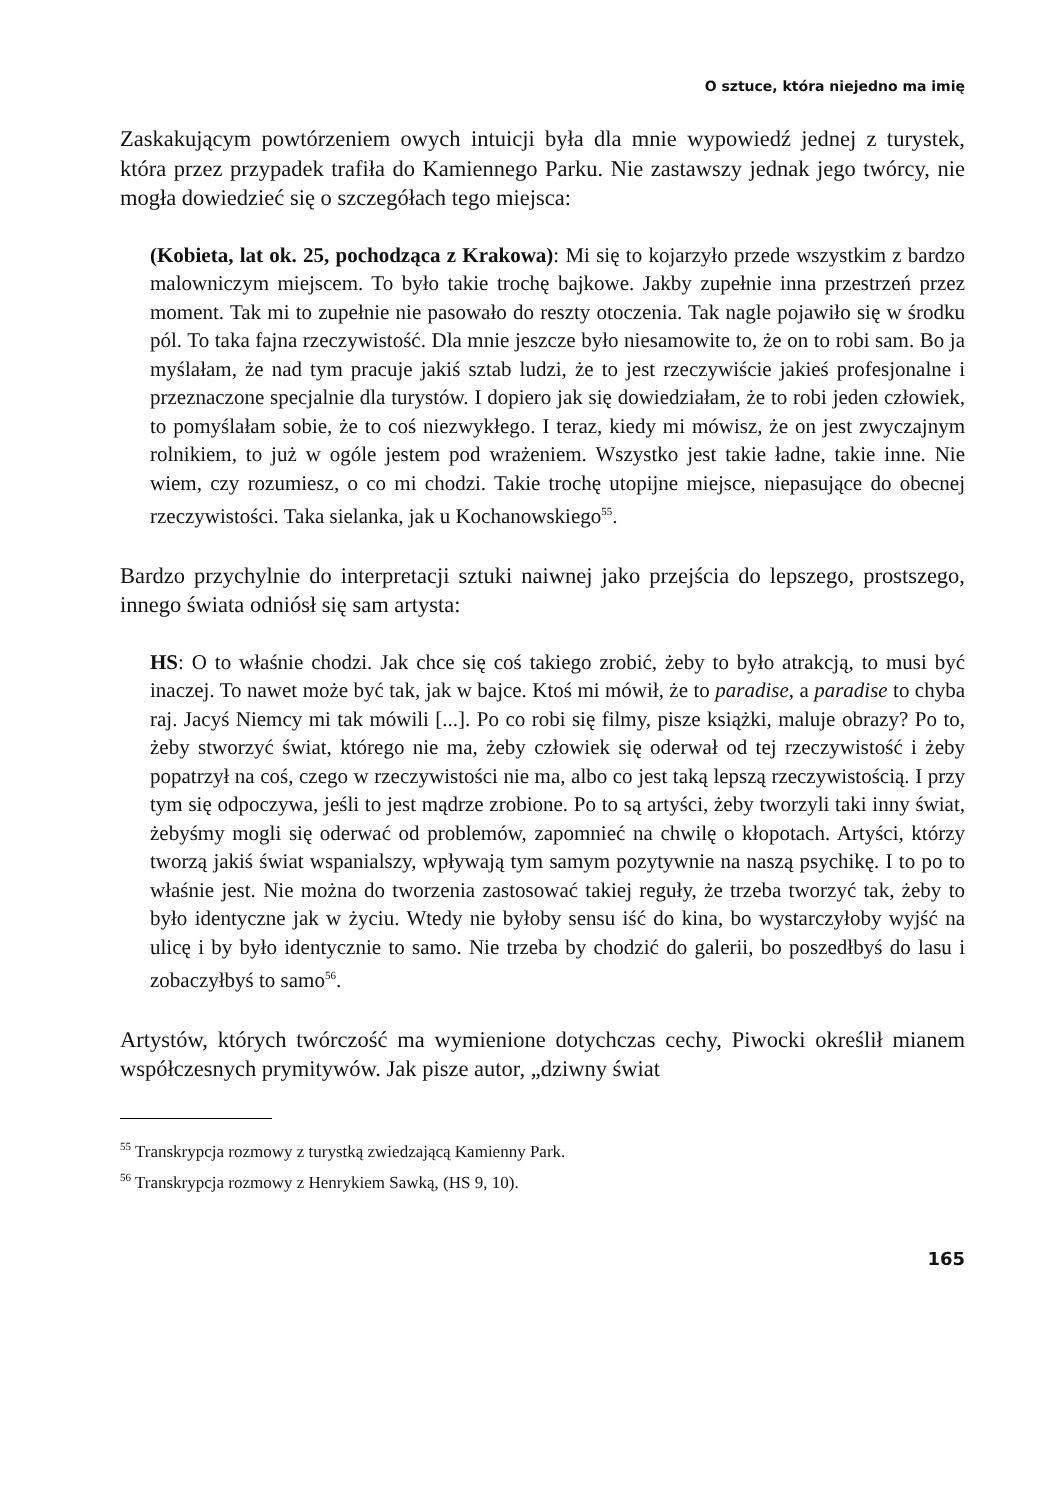O sztuce, która niejedno ma imię
Zaskakującym powtórzeniem owych intuicji była dla mnie wypowiedź jednej z turystek, która przez przypadek trafiła do Kamiennego Parku. Nie zastawszy jednak jego twórcy, nie mogła dowiedzieć się o szczegółach tego miejsca:
(Kobieta, lat ok. 25, pochodząca z Krakowa): Mi się to kojarzyło przede wszystkim z bardzo malowniczym miejscem. To było takie trochę bajkowe. Jakby zupełnie inna przestrzeń przez moment. Tak mi to zupełnie nie pasowało do reszty otoczenia. Tak nagle pojawiło się w środku pól. To taka fajna rzeczywistość. Dla mnie jeszcze było niesamowite to, że on to robi sam. Bo ja myślałam, że nad tym pracuje jakiś sztab ludzi, że to jest rzeczywiście jakieś profesjonalne i przeznaczone specjalnie dla turystów. I dopiero jak się dowiedziałam, że to robi jeden człowiek, to pomyślałam sobie, że to coś niezwykłego. I teraz, kiedy mi mówisz, że on jest zwyczajnym rolnikiem, to już w ogóle jestem pod wrażeniem. Wszystko jest takie ładne, takie inne. Nie wiem, czy rozumiesz, o co mi chodzi. Takie trochę utopijne miejsce, niepasujące do obecnej rzeczywistości. Taka sielanka, jak u Kochanowskiego<sup>55</sup>.
Bardzo przychylnie do interpretacji sztuki naiwnej jako przejścia do lepszego, prostszego, innego świata odniósł się sam artysta:
HS: O to właśnie chodzi. Jak chce się coś takiego zrobić, żeby to było atrakcją, to musi być inaczej. To nawet może być tak, jak w bajce. Ktoś mi mówił, że to paradise, a paradise to chyba raj. Jacyś Niemcy mi tak mówili [...]. Po co robi się filmy, pisze książki, maluje obrazy? Po to, żeby stworzyć świat, którego nie ma, żeby człowiek się oderwał od tej rzeczywistość i żeby popatrzył na coś, czego w rzeczywistości nie ma, albo co jest taką lepszą rzeczywistością. I przy tym się odpoczywa, jeśli to jest mądrze zrobione. Po to są artyści, żeby tworzyli taki inny świat, żebyśmy mogli się oderwać od problemów, zapomnieć na chwilę o kłopotach. Artyści, którzy tworzą jakiś świat wspanialszy, wpływają tym samym pozytywnie na naszą psychikę. I to po to właśnie jest. Nie można do tworzenia zastosować takiej reguły, że trzeba tworzyć tak, żeby to było identyczne jak w życiu. Wtedy nie byłoby sensu iść do kina, bo wystarczyłoby wyjść na ulicę i by było identycznie to samo. Nie trzeba by chodzić do galerii, bo poszedłbyś do lasu i zobaczyłbyś to samo<sup>56</sup>.
Artystów, których twórczość ma wymienione dotychczas cechy, Piwocki określił mianem współczesnych prymitywów. Jak pisze autor, „dziwny świat
<sup>55</sup> Transkrypcja rozmowy z turystką zwiedzającą Kamienny Park.
<sup>56</sup> Transkrypcja rozmowy z Henrykiem Sawką, (HS 9, 10).
165